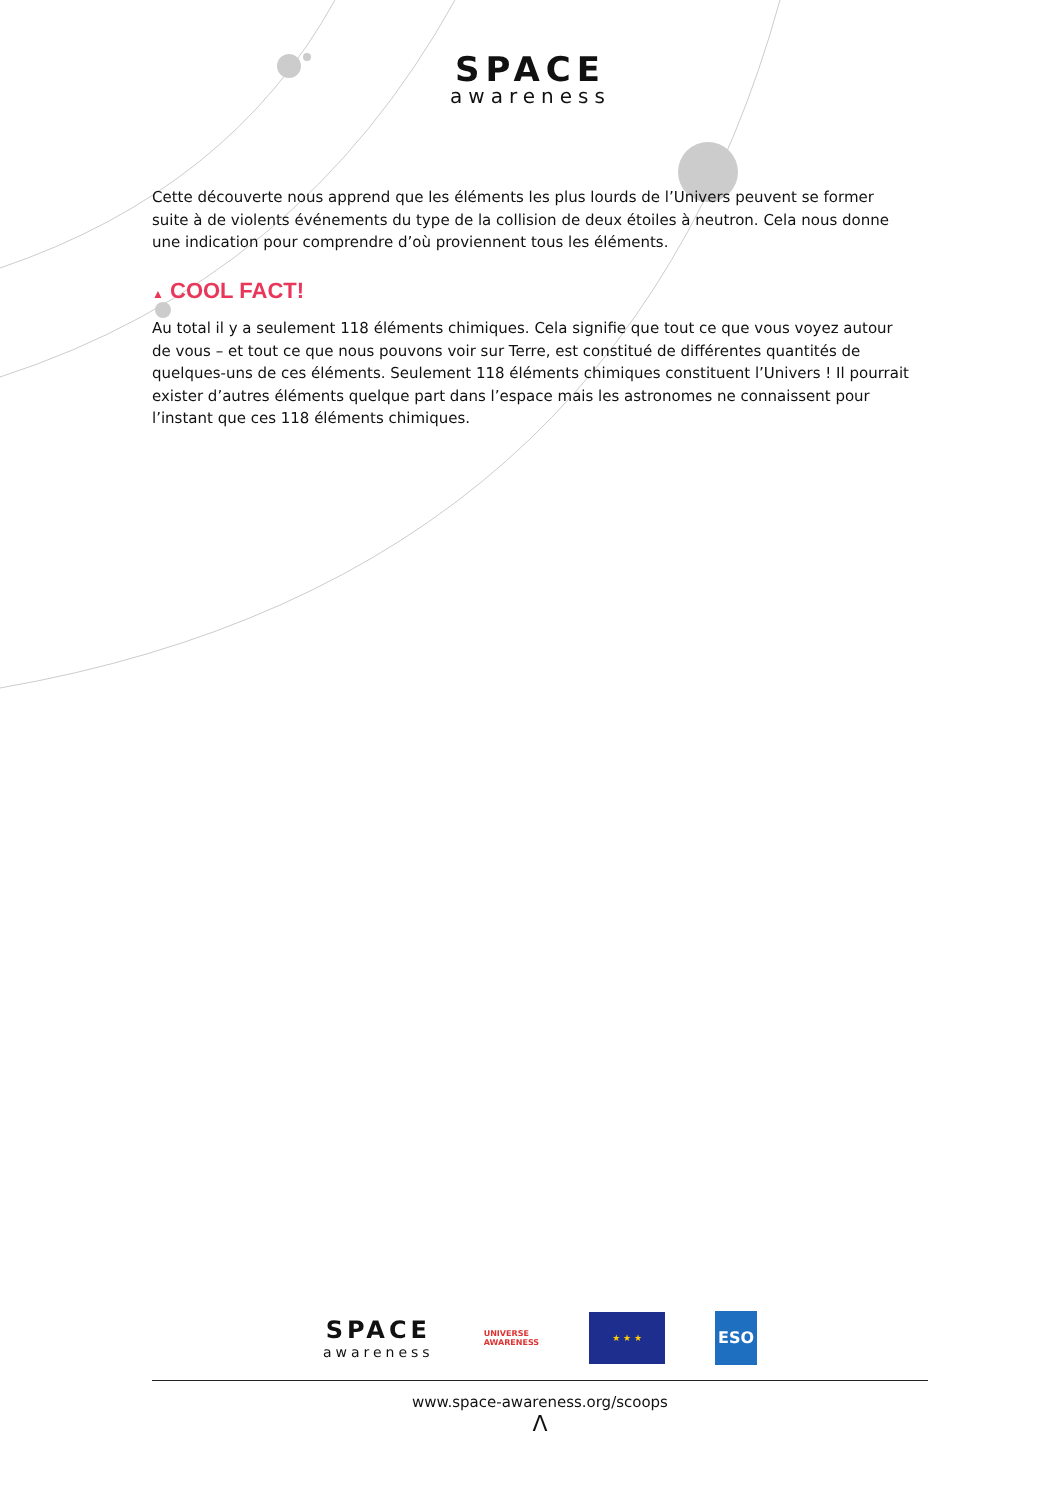SPACE
awareness
Cette découverte nous apprend que les éléments les plus lourds de l’Univers peuvent se former suite à de violents événements du type de la collision de deux étoiles à neutron. Cela nous donne une indication pour comprendre d’où proviennent tous les éléments.
▲ COOL FACT!
Au total il y a seulement 118 éléments chimiques. Cela signifie que tout ce que vous voyez autour de vous – et tout ce que nous pouvons voir sur Terre, est constitué de différentes quantités de quelques-uns de ces éléments. Seulement 118 éléments chimiques constituent l’Univers ! Il pourrait exister d’autres éléments quelque part dans l’espace mais les astronomes ne connaissent pour l’instant que ces 118 éléments chimiques.
SPACE
awareness
UNIVERSE
AWARENESS
★ ★ ★
ESO
www.space-awareness.org/scoops
Λ